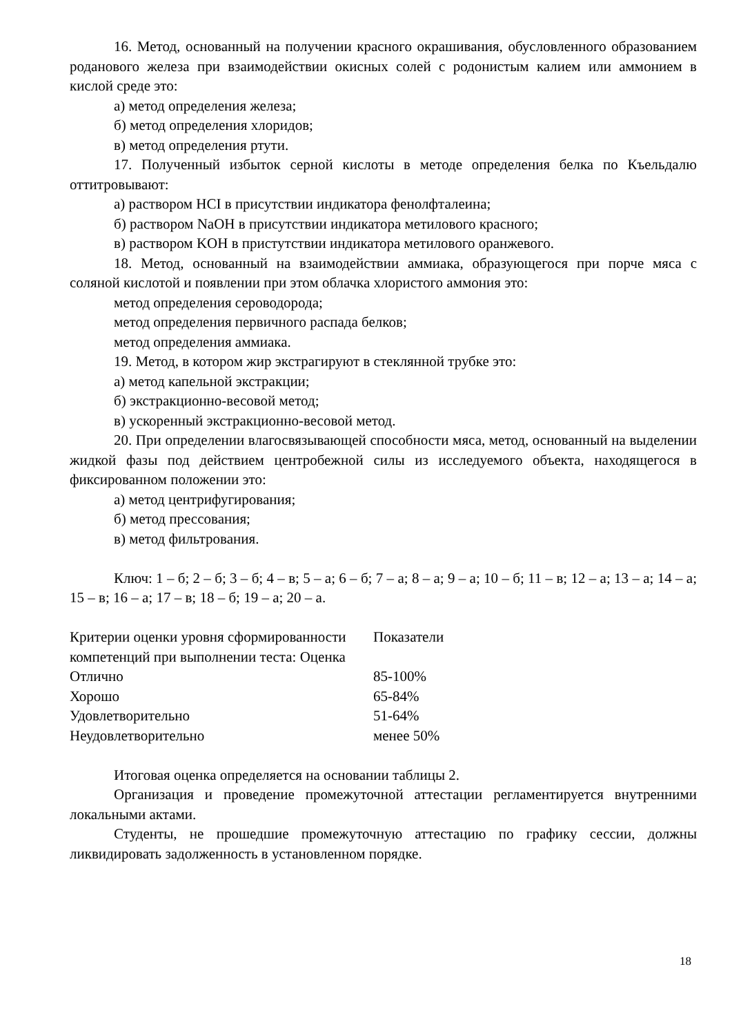16. Метод, основанный на получении красного окрашивания, обусловленного образованием роданового железа при взаимодействии окисных солей с родонистым калием или аммонием в кислой среде это:
а) метод определения железа;
б) метод определения хлоридов;
в) метод определения ртути.
17. Полученный избыток серной кислоты в методе определения белка по Къельдалю оттитровывают:
а) раствором HCI в присутствии индикатора фенолфталеина;
б) раствором NaOH в присутствии индикатора метилового красного;
в) раствором KOH в пристутствии индикатора метилового оранжевого.
18. Метод, основанный на взаимодействии аммиака, образующегося при порче мяса с соляной кислотой и появлении при этом облачка хлористого аммония это:
метод определения сероводорода;
метод определения первичного распада белков;
метод определения аммиака.
19. Метод, в котором жир экстрагируют в стеклянной трубке это:
а) метод капельной экстракции;
б) экстракционно-весовой метод;
в) ускоренный экстракционно-весовой метод.
20. При определении влагосвязывающей способности мяса, метод, основанный на выделении жидкой фазы под действием центробежной силы из исследуемого объекта, находящегося в фиксированном положении это:
а) метод центрифугирования;
б) метод прессования;
в) метод фильтрования.
Ключ: 1 – б; 2 – б; 3 – б; 4 – в; 5 – а; 6 – б; 7 – а; 8 – а; 9 – а; 10 – б; 11 – в; 12 – а; 13 – а; 14 – а; 15 – в; 16 – а; 17 – в; 18 – б; 19 – а; 20 – а.
| Критерии оценки уровня сформированности компетенций при выполнении теста: Оценка | Показатели |
| Отлично | 85-100% |
| Хорошо | 65-84% |
| Удовлетворительно | 51-64% |
| Неудовлетворительно | менее 50% |
Итоговая оценка определяется на основании таблицы 2.
Организация и проведение промежуточной аттестации регламентируется внутренними локальными актами.
Студенты, не прошедшие промежуточную аттестацию по графику сессии, должны ликвидировать задолженность в установленном порядке.
18